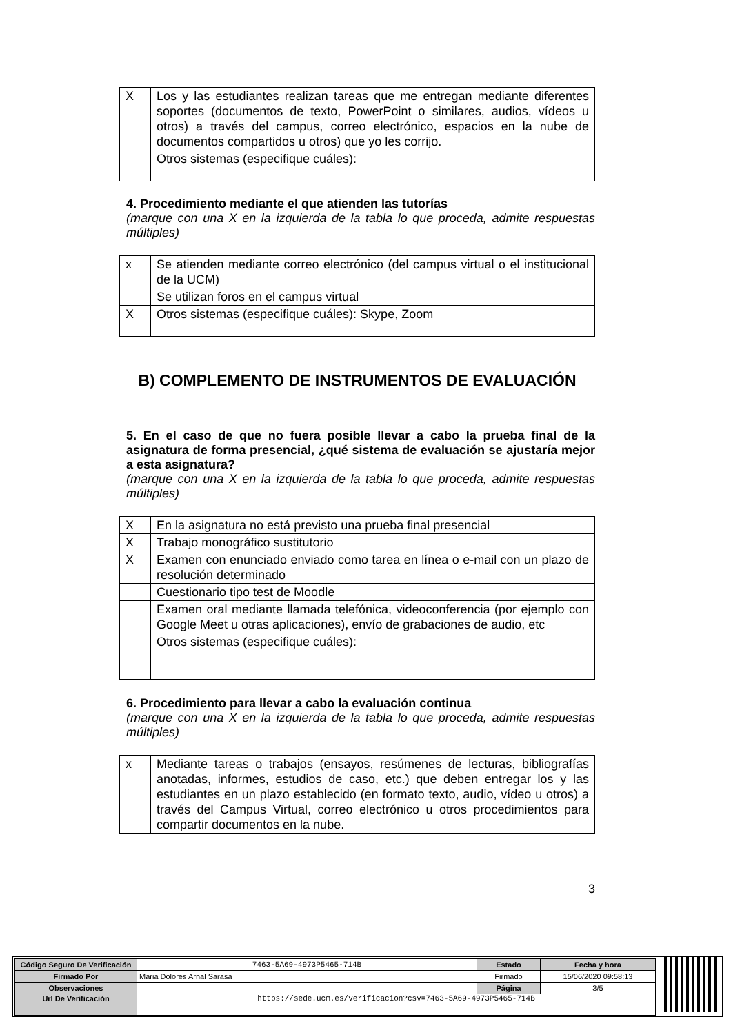| X | Los y las estudiantes realizan tareas que me entregan mediante diferentes soportes (documentos de texto, PowerPoint o similares, audios, vídeos u otros) a través del campus, correo electrónico, espacios en la nube de documentos compartidos u otros) que yo les corrijo. |
| | Otros sistemas (especifique cuáles): |
4. Procedimiento mediante el que atienden las tutorías
(marque con una X en la izquierda de la tabla lo que proceda, admite respuestas múltiples)
| x | Se atienden mediante correo electrónico (del campus virtual o el institucional de la UCM) |
| | Se utilizan foros en el campus virtual |
| X | Otros sistemas (especifique cuáles): Skype, Zoom |
B) COMPLEMENTO DE INSTRUMENTOS DE EVALUACIÓN
5. En el caso de que no fuera posible llevar a cabo la prueba final de la asignatura de forma presencial, ¿qué sistema de evaluación se ajustaría mejor a esta asignatura?
(marque con una X en la izquierda de la tabla lo que proceda, admite respuestas múltiples)
| X | En la asignatura no está previsto una prueba final presencial |
| X | Trabajo monográfico sustitutorio |
| X | Examen con enunciado enviado como tarea en línea o e-mail con un plazo de resolución determinado |
| | Cuestionario tipo test de Moodle |
| | Examen oral mediante llamada telefónica, videoconferencia (por ejemplo con Google Meet u otras aplicaciones), envío de grabaciones de audio, etc |
| | Otros sistemas (especifique cuáles): |
6. Procedimiento para llevar a cabo la evaluación continua
(marque con una X en la izquierda de la tabla lo que proceda, admite respuestas múltiples)
| x | Mediante tareas o trabajos (ensayos, resúmenes de lecturas, bibliografías anotadas, informes, estudios de caso, etc.) que deben entregar los y las estudiantes en un plazo establecido (en formato texto, audio, vídeo u otros) a través del Campus Virtual, correo electrónico u otros procedimientos para compartir documentos en la nube. |
3
| Código Seguro De Verificación | 7463-5A69-4973P5465-714B | Estado | Fecha y hora |
| Firmado Por | Maria Dolores Arnal Sarasa | Firmado | 15/06/2020 09:58:13 |
| Observaciones | | Página | 3/5 |
| Url De Verificación | https://sede.ucm.es/verificacion?csv=7463-5A69-4973P5465-714B | | |